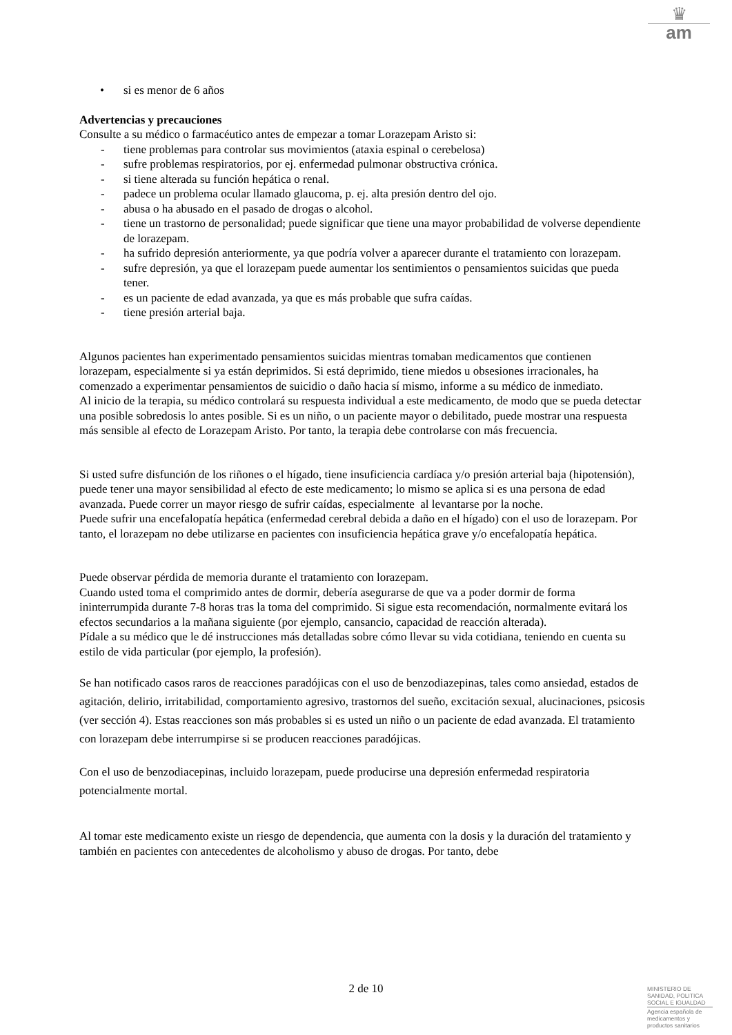♛
am
• si es menor de 6 años
Advertencias y precauciones
Consulte a su médico o farmacéutico antes de empezar a tomar Lorazepam Aristo si:
- tiene problemas para controlar sus movimientos (ataxia espinal o cerebelosa)
- sufre problemas respiratorios, por ej. enfermedad pulmonar obstructiva crónica.
- si tiene alterada su función hepática o renal.
- padece un problema ocular llamado glaucoma, p. ej. alta presión dentro del ojo.
- abusa o ha abusado en el pasado de drogas o alcohol.
- tiene un trastorno de personalidad; puede significar que tiene una mayor probabilidad de volverse dependiente de lorazepam.
- ha sufrido depresión anteriormente, ya que podría volver a aparecer durante el tratamiento con lorazepam.
- sufre depresión, ya que el lorazepam puede aumentar los sentimientos o pensamientos suicidas que pueda tener.
- es un paciente de edad avanzada, ya que es más probable que sufra caídas.
- tiene presión arterial baja.
Algunos pacientes han experimentado pensamientos suicidas mientras tomaban medicamentos que contienen lorazepam, especialmente si ya están deprimidos. Si está deprimido, tiene miedos u obsesiones irracionales, ha comenzado a experimentar pensamientos de suicidio o daño hacia sí mismo, informe a su médico de inmediato.
Al inicio de la terapia, su médico controlará su respuesta individual a este medicamento, de modo que se pueda detectar una posible sobredosis lo antes posible. Si es un niño, o un paciente mayor o debilitado, puede mostrar una respuesta más sensible al efecto de Lorazepam Aristo. Por tanto, la terapia debe controlarse con más frecuencia.
Si usted sufre disfunción de los riñones o el hígado, tiene insuficiencia cardíaca y/o presión arterial baja (hipotensión), puede tener una mayor sensibilidad al efecto de este medicamento; lo mismo se aplica si es una persona de edad avanzada. Puede correr un mayor riesgo de sufrir caídas, especialmente al levantarse por la noche.
Puede sufrir una encefalopatía hepática (enfermedad cerebral debida a daño en el hígado) con el uso de lorazepam. Por tanto, el lorazepam no debe utilizarse en pacientes con insuficiencia hepática grave y/o encefalopatía hepática.
Puede observar pérdida de memoria durante el tratamiento con lorazepam.
Cuando usted toma el comprimido antes de dormir, debería asegurarse de que va a poder dormir de forma ininterrumpida durante 7-8 horas tras la toma del comprimido. Si sigue esta recomendación, normalmente evitará los efectos secundarios a la mañana siguiente (por ejemplo, cansancio, capacidad de reacción alterada).
Pídale a su médico que le dé instrucciones más detalladas sobre cómo llevar su vida cotidiana, teniendo en cuenta su estilo de vida particular (por ejemplo, la profesión).
Se han notificado casos raros de reacciones paradójicas con el uso de benzodiazepinas, tales como ansiedad, estados de agitación, delirio, irritabilidad, comportamiento agresivo, trastornos del sueño, excitación sexual, alucinaciones, psicosis (ver sección 4). Estas reacciones son más probables si es usted un niño o un paciente de edad avanzada. El tratamiento con lorazepam debe interrumpirse si se producen reacciones paradójicas.
Con el uso de benzodiacepinas, incluido lorazepam, puede producirse una depresión enfermedad respiratoria potencialmente mortal.
Al tomar este medicamento existe un riesgo de dependencia, que aumenta con la dosis y la duración del tratamiento y también en pacientes con antecedentes de alcoholismo y abuso de drogas. Por tanto, debe
2 de 10
MINISTERIO DE
SANIDAD, POLITICA
SOCIAL E IGUALDAD
Agencia española de
medicamentos y
productos sanitarios